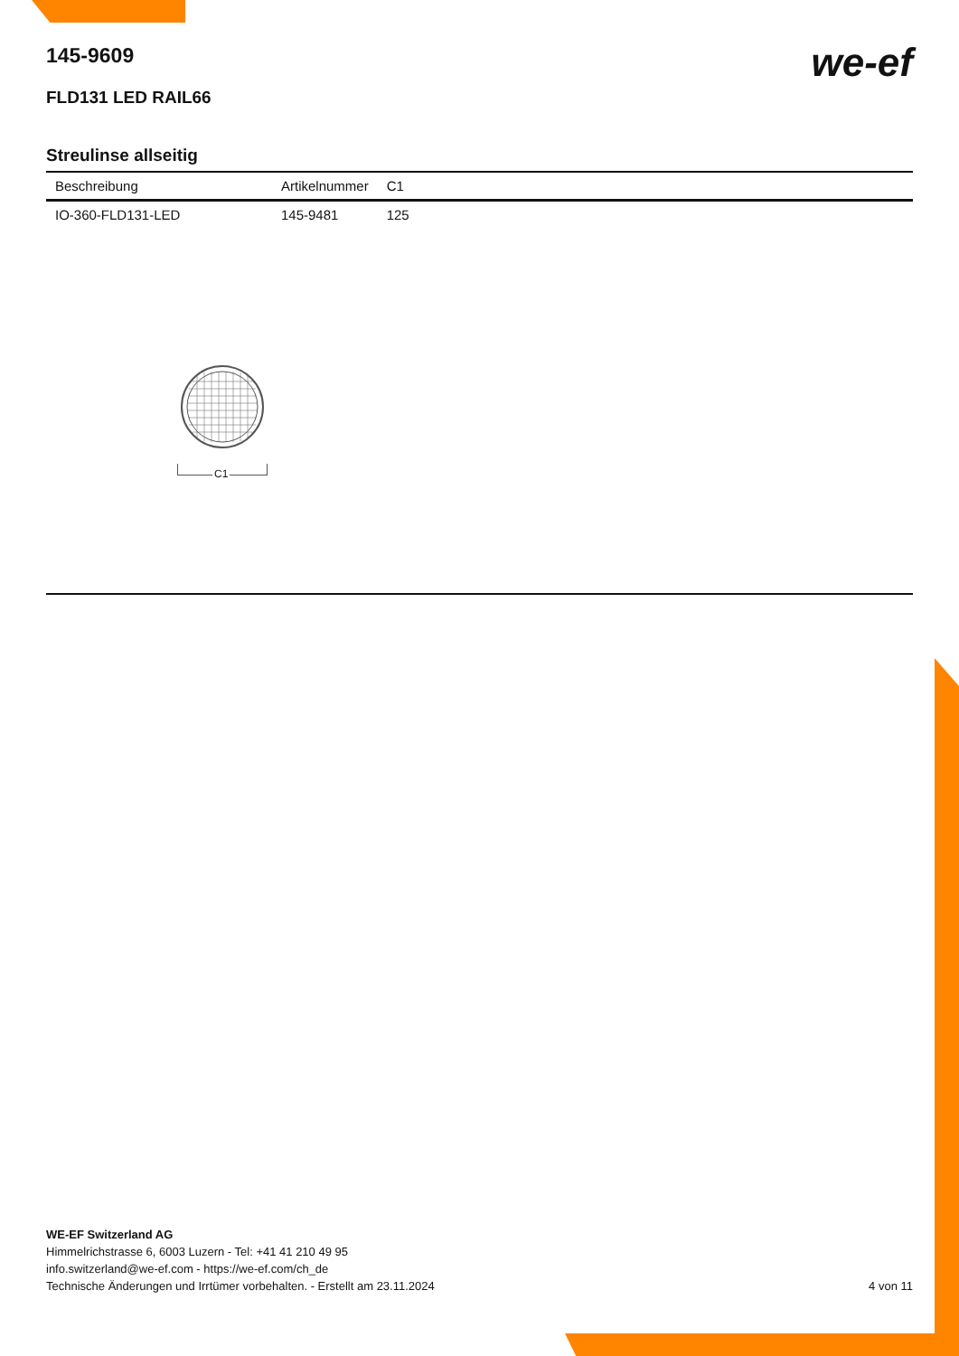we-ef
145-9609
FLD131 LED RAIL66
Streulinse allseitig
| Beschreibung | Artikelnummer | C1 |
| --- | --- | --- |
| IO-360-FLD131-LED | 145-9481 | 125 |
C1
WE-EF Switzerland AG
Himmelrichstrasse 6, 6003 Luzern - Tel: +41 41 210 49 95
info.switzerland@we-ef.com - https://we-ef.com/ch_de
Technische Änderungen und Irrtümer vorbehalten. - Erstellt am 23.11.2024 4 von 11